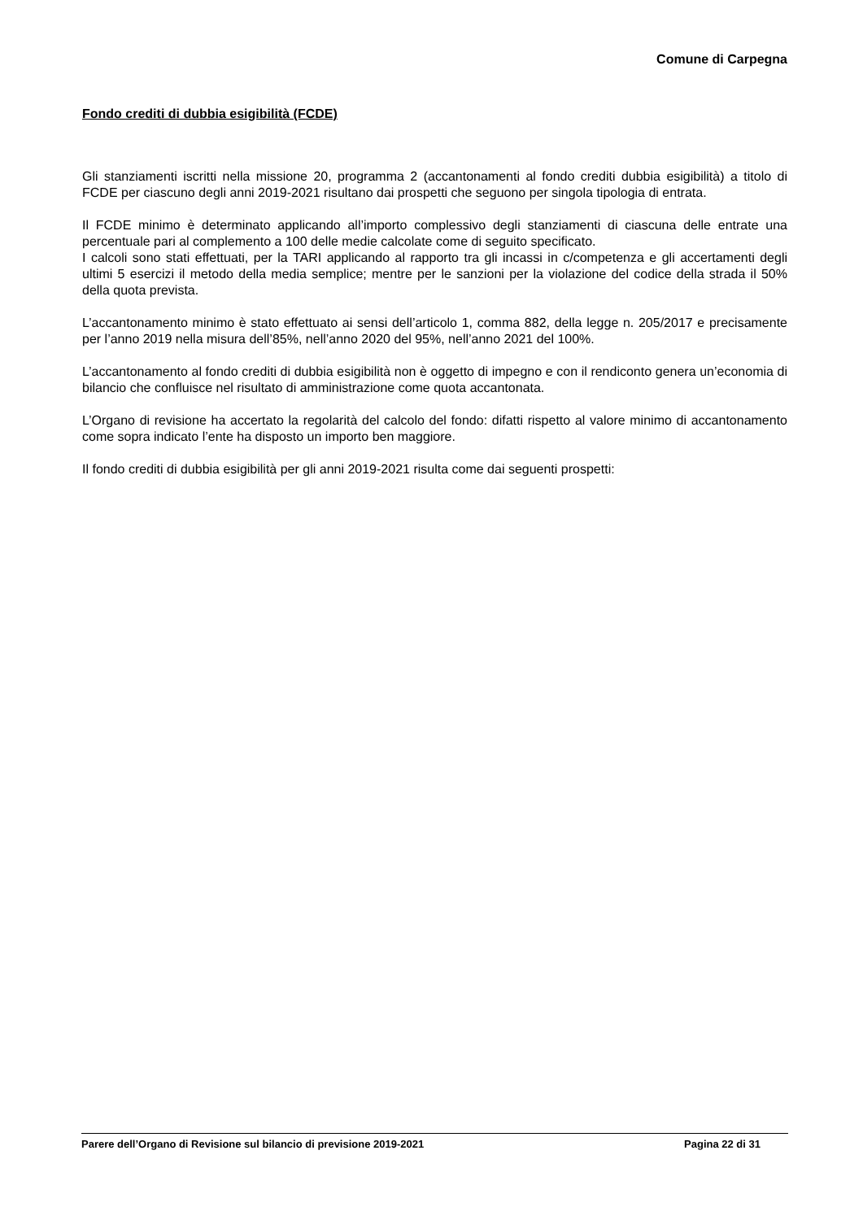Comune di Carpegna
Fondo crediti di dubbia esigibilità (FCDE)
Gli stanziamenti iscritti nella missione 20, programma 2 (accantonamenti al fondo crediti dubbia esigibilità) a titolo di FCDE per ciascuno degli anni 2019-2021 risultano dai prospetti che seguono per singola tipologia di entrata.
Il FCDE minimo è determinato applicando all’importo complessivo degli stanziamenti di ciascuna delle entrate una percentuale pari al complemento a 100 delle medie calcolate come di seguito specificato.
I calcoli sono stati effettuati, per la TARI applicando al rapporto tra gli incassi in c/competenza e gli accertamenti degli ultimi 5 esercizi il metodo della media semplice; mentre per le sanzioni per la violazione del codice della strada il 50% della quota prevista.
L’accantonamento minimo è stato effettuato ai sensi dell’articolo 1, comma 882, della legge n. 205/2017 e precisamente per l’anno 2019 nella misura dell’85%, nell’anno 2020 del 95%, nell’anno 2021 del 100%.
L’accantonamento al fondo crediti di dubbia esigibilità non è oggetto di impegno e con il rendiconto genera un’economia di bilancio che confluisce nel risultato di amministrazione come quota accantonata.
L’Organo di revisione ha accertato la regolarità del calcolo del fondo: difatti rispetto al valore minimo di accantonamento come sopra indicato l’ente ha disposto un importo ben maggiore.
Il fondo crediti di dubbia esigibilità per gli anni 2019-2021 risulta come dai seguenti prospetti:
Parere dell’Organo di Revisione sul bilancio di previsione 2019-2021 Pagina 22 di 31